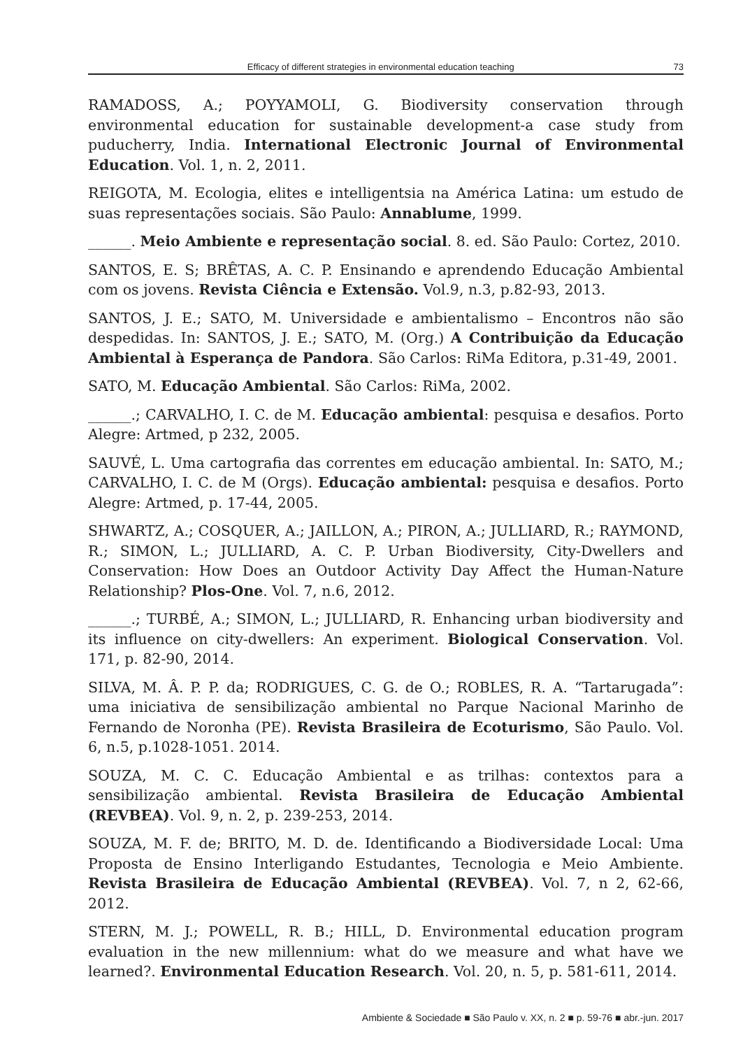Efficacy of different strategies in environmental education teaching 73
RAMADOSS, A.; POYYAMOLI, G. Biodiversity conservation through environmental education for sustainable development-a case study from puducherry, India. International Electronic Journal of Environmental Education. Vol. 1, n. 2, 2011.
REIGOTA, M. Ecologia, elites e intelligentsia na América Latina: um estudo de suas representações sociais. São Paulo: Annablume, 1999.
______. Meio Ambiente e representação social. 8. ed. São Paulo: Cortez, 2010.
SANTOS, E. S; BRÊTAS, A. C. P. Ensinando e aprendendo Educação Ambiental com os jovens. Revista Ciência e Extensão. Vol.9, n.3, p.82-93, 2013.
SANTOS, J. E.; SATO, M. Universidade e ambientalismo – Encontros não são despedidas. In: SANTOS, J. E.; SATO, M. (Org.) A Contribuição da Educação Ambiental à Esperança de Pandora. São Carlos: RiMa Editora, p.31-49, 2001.
SATO, M. Educação Ambiental. São Carlos: RiMa, 2002.
______.; CARVALHO, I. C. de M. Educação ambiental: pesquisa e desafios. Porto Alegre: Artmed, p 232, 2005.
SAUVÉ, L. Uma cartografia das correntes em educação ambiental. In: SATO, M.; CARVALHO, I. C. de M (Orgs). Educação ambiental: pesquisa e desafios. Porto Alegre: Artmed, p. 17-44, 2005.
SHWARTZ, A.; COSQUER, A.; JAILLON, A.; PIRON, A.; JULLIARD, R.; RAYMOND, R.; SIMON, L.; JULLIARD, A. C. P. Urban Biodiversity, City-Dwellers and Conservation: How Does an Outdoor Activity Day Affect the Human-Nature Relationship? Plos-One. Vol. 7, n.6, 2012.
______.; TURBÉ, A.; SIMON, L.; JULLIARD, R. Enhancing urban biodiversity and its influence on city-dwellers: An experiment. Biological Conservation. Vol. 171, p. 82-90, 2014.
SILVA, M. Â. P. P. da; RODRIGUES, C. G. de O.; ROBLES, R. A. “Tartarugada”: uma iniciativa de sensibilização ambiental no Parque Nacional Marinho de Fernando de Noronha (PE). Revista Brasileira de Ecoturismo, São Paulo. Vol. 6, n.5, p.1028-1051. 2014.
SOUZA, M. C. C. Educação Ambiental e as trilhas: contextos para a sensibilização ambiental. Revista Brasileira de Educação Ambiental (REVBEA). Vol. 9, n. 2, p. 239-253, 2014.
SOUZA, M. F. de; BRITO, M. D. de. Identificando a Biodiversidade Local: Uma Proposta de Ensino Interligando Estudantes, Tecnologia e Meio Ambiente. Revista Brasileira de Educação Ambiental (REVBEA). Vol. 7, n 2, 62-66, 2012.
STERN, M. J.; POWELL, R. B.; HILL, D. Environmental education program evaluation in the new millennium: what do we measure and what have we learned?. Environmental Education Research. Vol. 20, n. 5, p. 581-611, 2014.
Ambiente & Sociedade ■ São Paulo v. XX, n. 2 ■ p. 59-76 ■ abr.-jun. 2017